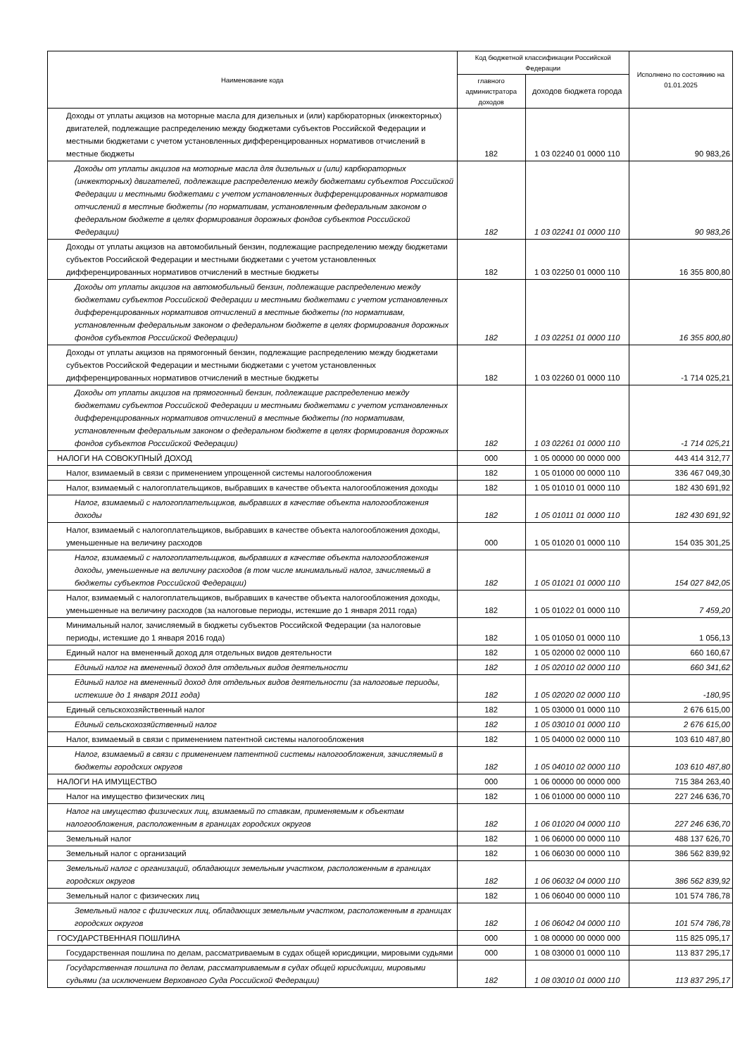| Наименование кода | Код бюджетной классификации Российской Федерации | | Исполнено по состоянию на 01.01.2025 |
| --- | --- | --- | --- |
| | главного администратора доходов | доходов бюджета города | |
| Доходы от уплаты акцизов на моторные масла для дизельных и (или) карбюраторных (инжекторных) двигателей, подлежащие распределению между бюджетами субъектов Российской Федерации и местными бюджетами с учетом установленных дифференцированных нормативов отчислений в местные бюджеты | 182 | 1 03 02240 01 0000 110 | 90 983,26 |
| Доходы от уплаты акцизов на моторные масла для дизельных и (или) карбюраторных (инжекторных) двигателей, подлежащие распределению между бюджетами субъектов Российской Федерации и местными бюджетами с учетом установленных дифференцированных нормативов отчислений в местные бюджеты (по нормативам, установленным федеральным законом о федеральном бюджете в целях формирования дорожных фондов субъектов Российской Федерации) | 182 | 1 03 02241 01 0000 110 | 90 983,26 |
| Доходы от уплаты акцизов на автомобильный бензин, подлежащие распределению между бюджетами субъектов Российской Федерации и местными бюджетами с учетом установленных дифференцированных нормативов отчислений в местные бюджеты | 182 | 1 03 02250 01 0000 110 | 16 355 800,80 |
| Доходы от уплаты акцизов на автомобильный бензин, подлежащие распределению между бюджетами субъектов Российской Федерации и местными бюджетами с учетом установленных дифференцированных нормативов отчислений в местные бюджеты (по нормативам, установленным федеральным законом о федеральном бюджете в целях формирования дорожных фондов субъектов Российской Федерации) | 182 | 1 03 02251 01 0000 110 | 16 355 800,80 |
| Доходы от уплаты акцизов на прямогонный бензин, подлежащие распределению между бюджетами субъектов Российской Федерации и местными бюджетами с учетом установленных дифференцированных нормативов отчислений в местные бюджеты | 182 | 1 03 02260 01 0000 110 | -1 714 025,21 |
| Доходы от уплаты акцизов на прямогонный бензин, подлежащие распределению между бюджетами субъектов Российской Федерации и местными бюджетами с учетом установленных дифференцированных нормативов отчислений в местные бюджеты (по нормативам, установленным федеральным законом о федеральном бюджете в целях формирования дорожных фондов субъектов Российской Федерации) | 182 | 1 03 02261 01 0000 110 | -1 714 025,21 |
| НАЛОГИ НА СОВОКУПНЫЙ ДОХОД | 000 | 1 05 00000 00 0000 000 | 443 414 312,77 |
| Налог, взимаемый в связи с применением упрощенной системы налогообложения | 182 | 1 05 01000 00 0000 110 | 336 467 049,30 |
| Налог, взимаемый с налогоплательщиков, выбравших в качестве объекта налогообложения доходы | 182 | 1 05 01010 01 0000 110 | 182 430 691,92 |
| Налог, взимаемый с налогоплательщиков, выбравших в качестве объекта налогообложения доходы | 182 | 1 05 01011 01 0000 110 | 182 430 691,92 |
| Налог, взимаемый с налогоплательщиков, выбравших в качестве объекта налогообложения доходы, уменьшенные на величину расходов | 000 | 1 05 01020 01 0000 110 | 154 035 301,25 |
| Налог, взимаемый с налогоплательщиков, выбравших в качестве объекта налогообложения доходы, уменьшенные на величину расходов (в том числе минимальный налог, зачисляемый в бюджеты субъектов Российской Федерации) | 182 | 1 05 01021 01 0000 110 | 154 027 842,05 |
| Налог, взимаемый с налогоплательщиков, выбравших в качестве объекта налогообложения доходы, уменьшенные на величину расходов (за налоговые периоды, истекшие до 1 января 2011 года) | 182 | 1 05 01022 01 0000 110 | 7 459,20 |
| Минимальный налог, зачисляемый в бюджеты субъектов Российской Федерации (за налоговые периоды, истекшие до 1 января 2016 года) | 182 | 1 05 01050 01 0000 110 | 1 056,13 |
| Единый налог на вмененный доход для отдельных видов деятельности | 182 | 1 05 02000 02 0000 110 | 660 160,67 |
| Единый налог на вмененный доход для отдельных видов деятельности | 182 | 1 05 02010 02 0000 110 | 660 341,62 |
| Единый налог на вмененный доход для отдельных видов деятельности (за налоговые периоды, истекшие до 1 января 2011 года) | 182 | 1 05 02020 02 0000 110 | -180,95 |
| Единый сельскохозяйственный налог | 182 | 1 05 03000 01 0000 110 | 2 676 615,00 |
| Единый сельскохозяйственный налог | 182 | 1 05 03010 01 0000 110 | 2 676 615,00 |
| Налог, взимаемый в связи с применением патентной системы налогообложения | 182 | 1 05 04000 02 0000 110 | 103 610 487,80 |
| Налог, взимаемый в связи с применением патентной системы налогообложения, зачисляемый в бюджеты городских округов | 182 | 1 05 04010 02 0000 110 | 103 610 487,80 |
| НАЛОГИ НА ИМУЩЕСТВО | 000 | 1 06 00000 00 0000 000 | 715 384 263,40 |
| Налог на имущество физических лиц | 182 | 1 06 01000 00 0000 110 | 227 246 636,70 |
| Налог на имущество физических лиц, взимаемый по ставкам, применяемым к объектам налогообложения, расположенным в границах городских округов | 182 | 1 06 01020 04 0000 110 | 227 246 636,70 |
| Земельный налог | 182 | 1 06 06000 00 0000 110 | 488 137 626,70 |
| Земельный налог с организаций | 182 | 1 06 06030 00 0000 110 | 386 562 839,92 |
| Земельный налог с организаций, обладающих земельным участком, расположенным в границах городских округов | 182 | 1 06 06032 04 0000 110 | 386 562 839,92 |
| Земельный налог с физических лиц | 182 | 1 06 06040 00 0000 110 | 101 574 786,78 |
| Земельный налог с физических лиц, обладающих земельным участком, расположенным в границах городских округов | 182 | 1 06 06042 04 0000 110 | 101 574 786,78 |
| ГОСУДАРСТВЕННАЯ ПОШЛИНА | 000 | 1 08 00000 00 0000 000 | 115 825 095,17 |
| Государственная пошлина по делам, рассматриваемым в судах общей юрисдикции, мировыми судьями | 000 | 1 08 03000 01 0000 110 | 113 837 295,17 |
| Государственная пошлина по делам, рассматриваемым в судах общей юрисдикции, мировыми судьями (за исключением Верховного Суда Российской Федерации) | 182 | 1 08 03010 01 0000 110 | 113 837 295,17 |